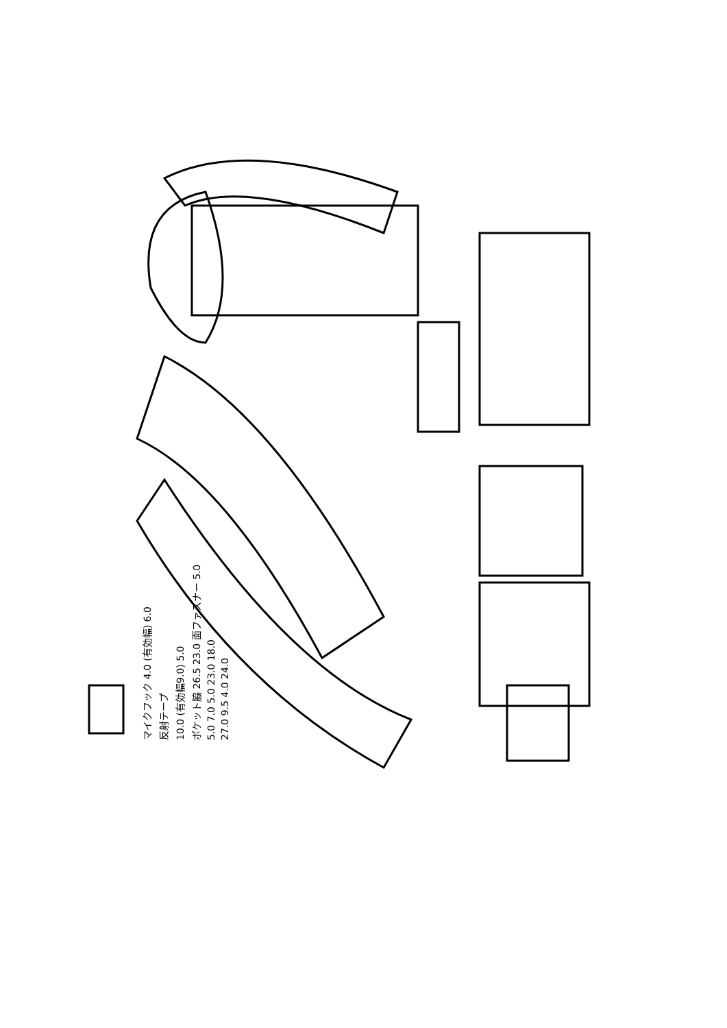マイクフック 4.0 (有効幅) 6.0
反射テープ
10.0 (有効幅9.0) 5.0
ポケット脇 26.5 23.0 面ファスナー 5.0
5.0 7.0 5.0 23.0 18.0
27.0 9.5 4.0 24.0